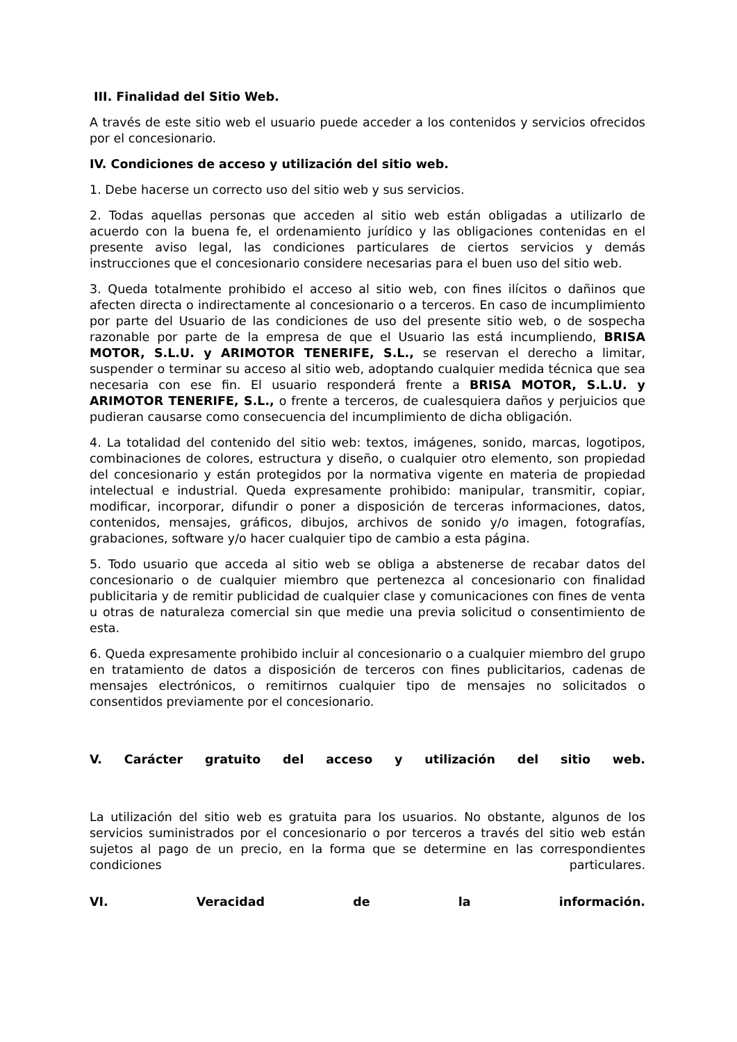III. Finalidad del Sitio Web.
A través de este sitio web el usuario puede acceder a los contenidos y servicios ofrecidos por el concesionario.
IV. Condiciones de acceso y utilización del sitio web.
1. Debe hacerse un correcto uso del sitio web y sus servicios.
2. Todas aquellas personas que acceden al sitio web están obligadas a utilizarlo de acuerdo con la buena fe, el ordenamiento jurídico y las obligaciones contenidas en el presente aviso legal, las condiciones particulares de ciertos servicios y demás instrucciones que el concesionario considere necesarias para el buen uso del sitio web.
3. Queda totalmente prohibido el acceso al sitio web, con fines ilícitos o dañinos que afecten directa o indirectamente al concesionario o a terceros. En caso de incumplimiento por parte del Usuario de las condiciones de uso del presente sitio web, o de sospecha razonable por parte de la empresa de que el Usuario las está incumpliendo, BRISA MOTOR, S.L.U. y ARIMOTOR TENERIFE, S.L., se reservan el derecho a limitar, suspender o terminar su acceso al sitio web, adoptando cualquier medida técnica que sea necesaria con ese fin. El usuario responderá frente a BRISA MOTOR, S.L.U. y ARIMOTOR TENERIFE, S.L., o frente a terceros, de cualesquiera daños y perjuicios que pudieran causarse como consecuencia del incumplimiento de dicha obligación.
4. La totalidad del contenido del sitio web: textos, imágenes, sonido, marcas, logotipos, combinaciones de colores, estructura y diseño, o cualquier otro elemento, son propiedad del concesionario y están protegidos por la normativa vigente en materia de propiedad intelectual e industrial. Queda expresamente prohibido: manipular, transmitir, copiar, modificar, incorporar, difundir o poner a disposición de terceras informaciones, datos, contenidos, mensajes, gráficos, dibujos, archivos de sonido y/o imagen, fotografías, grabaciones, software y/o hacer cualquier tipo de cambio a esta página.
5. Todo usuario que acceda al sitio web se obliga a abstenerse de recabar datos del concesionario o de cualquier miembro que pertenezca al concesionario con finalidad publicitaria y de remitir publicidad de cualquier clase y comunicaciones con fines de venta u otras de naturaleza comercial sin que medie una previa solicitud o consentimiento de esta.
6. Queda expresamente prohibido incluir al concesionario o a cualquier miembro del grupo en tratamiento de datos a disposición de terceros con fines publicitarios, cadenas de mensajes electrónicos, o remitirnos cualquier tipo de mensajes no solicitados o consentidos previamente por el concesionario.
V. Carácter gratuito del acceso y utilización del sitio web.
La utilización del sitio web es gratuita para los usuarios. No obstante, algunos de los servicios suministrados por el concesionario o por terceros a través del sitio web están sujetos al pago de un precio, en la forma que se determine en las correspondientes condiciones particulares.
VI. Veracidad de la información.